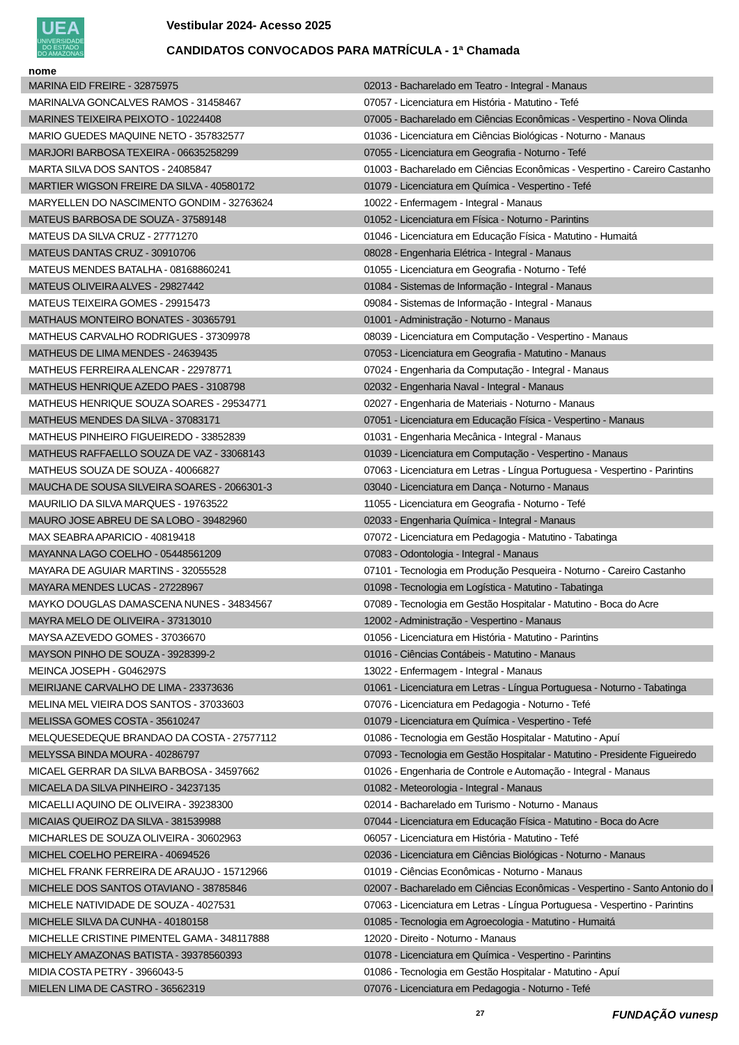UEA
UNIVERSIDADE DO ESTADO DO AMAZONAS
Vestibular 2024- Acesso 2025
CANDIDATOS CONVOCADOS PARA MATRÍCULA - 1ª Chamada
nome
| MARINA EID FREIRE - 32875975 | 02013 - Bacharelado em Teatro - Integral - Manaus |
| MARINALVA GONCALVES RAMOS - 31458467 | 07057 - Licenciatura em História - Matutino - Tefé |
| MARINES TEIXEIRA PEIXOTO - 10224408 | 07005 - Bacharelado em Ciências Econômicas - Vespertino - Nova Olinda |
| MARIO GUEDES MAQUINE NETO - 357832577 | 01036 - Licenciatura em Ciências Biológicas - Noturno - Manaus |
| MARJORI BARBOSA TEXEIRA - 06635258299 | 07055 - Licenciatura em Geografia - Noturno - Tefé |
| MARTA SILVA DOS SANTOS - 24085847 | 01003 - Bacharelado em Ciências Econômicas - Vespertino - Careiro Castanho |
| MARTIER WIGSON FREIRE DA SILVA - 40580172 | 01079 - Licenciatura em Química - Vespertino - Tefé |
| MARYELLEN DO NASCIMENTO GONDIM - 32763624 | 10022 - Enfermagem - Integral - Manaus |
| MATEUS BARBOSA DE SOUZA - 37589148 | 01052 - Licenciatura em Física - Noturno - Parintins |
| MATEUS DA SILVA CRUZ - 27771270 | 01046 - Licenciatura em Educação Física - Matutino - Humaitá |
| MATEUS DANTAS CRUZ - 30910706 | 08028 - Engenharia Elétrica - Integral - Manaus |
| MATEUS MENDES BATALHA - 08168860241 | 01055 - Licenciatura em Geografia - Noturno - Tefé |
| MATEUS OLIVEIRA ALVES - 29827442 | 01084 - Sistemas de Informação - Integral - Manaus |
| MATEUS TEIXEIRA GOMES - 29915473 | 09084 - Sistemas de Informação - Integral - Manaus |
| MATHAUS MONTEIRO BONATES - 30365791 | 01001 - Administração - Noturno - Manaus |
| MATHEUS CARVALHO RODRIGUES - 37309978 | 08039 - Licenciatura em Computação - Vespertino - Manaus |
| MATHEUS DE LIMA MENDES - 24639435 | 07053 - Licenciatura em Geografia - Matutino - Manaus |
| MATHEUS FERREIRA ALENCAR - 22978771 | 07024 - Engenharia da Computação - Integral - Manaus |
| MATHEUS HENRIQUE AZEDO PAES - 3108798 | 02032 - Engenharia Naval - Integral - Manaus |
| MATHEUS HENRIQUE SOUZA SOARES - 29534771 | 02027 - Engenharia de Materiais - Noturno - Manaus |
| MATHEUS MENDES DA SILVA - 37083171 | 07051 - Licenciatura em Educação Física - Vespertino - Manaus |
| MATHEUS PINHEIRO FIGUEIREDO - 33852839 | 01031 - Engenharia Mecânica - Integral - Manaus |
| MATHEUS RAFFAELLO SOUZA DE VAZ - 33068143 | 01039 - Licenciatura em Computação - Vespertino - Manaus |
| MATHEUS SOUZA DE SOUZA - 40066827 | 07063 - Licenciatura em Letras - Língua Portuguesa - Vespertino - Parintins |
| MAUCHA DE SOUSA SILVEIRA SOARES - 2066301-3 | 03040 - Licenciatura em Dança - Noturno - Manaus |
| MAURILIO DA SILVA MARQUES - 19763522 | 11055 - Licenciatura em Geografia - Noturno - Tefé |
| MAURO JOSE ABREU DE SA LOBO - 39482960 | 02033 - Engenharia Química - Integral - Manaus |
| MAX SEABRA APARICIO - 40819418 | 07072 - Licenciatura em Pedagogia - Matutino - Tabatinga |
| MAYANNA LAGO COELHO - 05448561209 | 07083 - Odontologia - Integral - Manaus |
| MAYARA DE AGUIAR MARTINS - 32055528 | 07101 - Tecnologia em Produção Pesqueira - Noturno - Careiro Castanho |
| MAYARA MENDES LUCAS - 27228967 | 01098 - Tecnologia em Logística - Matutino - Tabatinga |
| MAYKO DOUGLAS DAMASCENA NUNES - 34834567 | 07089 - Tecnologia em Gestão Hospitalar - Matutino - Boca do Acre |
| MAYRA MELO DE OLIVEIRA - 37313010 | 12002 - Administração - Vespertino - Manaus |
| MAYSA AZEVEDO GOMES - 37036670 | 01056 - Licenciatura em História - Matutino - Parintins |
| MAYSON PINHO DE SOUZA - 3928399-2 | 01016 - Ciências Contábeis - Matutino - Manaus |
| MEINCA JOSEPH - G046297S | 13022 - Enfermagem - Integral - Manaus |
| MEIRIJANE CARVALHO DE LIMA - 23373636 | 01061 - Licenciatura em Letras - Língua Portuguesa - Noturno - Tabatinga |
| MELINA MEL VIEIRA DOS SANTOS - 37033603 | 07076 - Licenciatura em Pedagogia - Noturno - Tefé |
| MELISSA GOMES COSTA - 35610247 | 01079 - Licenciatura em Química - Vespertino - Tefé |
| MELQUESEDEQUE BRANDAO DA COSTA - 27577112 | 01086 - Tecnologia em Gestão Hospitalar - Matutino - Apuí |
| MELYSSA BINDA MOURA - 40286797 | 07093 - Tecnologia em Gestão Hospitalar - Matutino - Presidente Figueiredo |
| MICAEL GERRAR DA SILVA BARBOSA - 34597662 | 01026 - Engenharia de Controle e Automação - Integral - Manaus |
| MICAELA DA SILVA PINHEIRO - 34237135 | 01082 - Meteorologia - Integral - Manaus |
| MICAELLI AQUINO DE OLIVEIRA - 39238300 | 02014 - Bacharelado em Turismo - Noturno - Manaus |
| MICAIAS QUEIROZ DA SILVA - 381539988 | 07044 - Licenciatura em Educação Física - Matutino - Boca do Acre |
| MICHARLES DE SOUZA OLIVEIRA - 30602963 | 06057 - Licenciatura em História - Matutino - Tefé |
| MICHEL COELHO PEREIRA - 40694526 | 02036 - Licenciatura em Ciências Biológicas - Noturno - Manaus |
| MICHEL FRANK FERREIRA DE ARAUJO - 15712966 | 01019 - Ciências Econômicas - Noturno - Manaus |
| MICHELE DOS SANTOS OTAVIANO - 38785846 | 02007 - Bacharelado em Ciências Econômicas - Vespertino - Santo Antonio do I |
| MICHELE NATIVIDADE DE SOUZA - 4027531 | 07063 - Licenciatura em Letras - Língua Portuguesa - Vespertino - Parintins |
| MICHELE SILVA DA CUNHA - 40180158 | 01085 - Tecnologia em Agroecologia - Matutino - Humaitá |
| MICHELLE CRISTINE PIMENTEL GAMA - 348117888 | 12020 - Direito - Noturno - Manaus |
| MICHELY AMAZONAS BATISTA - 39378560393 | 01078 - Licenciatura em Química - Vespertino - Parintins |
| MIDIA COSTA PETRY - 3966043-5 | 01086 - Tecnologia em Gestão Hospitalar - Matutino - Apuí |
| MIELEN LIMA DE CASTRO - 36562319 | 07076 - Licenciatura em Pedagogia - Noturno - Tefé |
27 FUNDAÇÃO vunesp